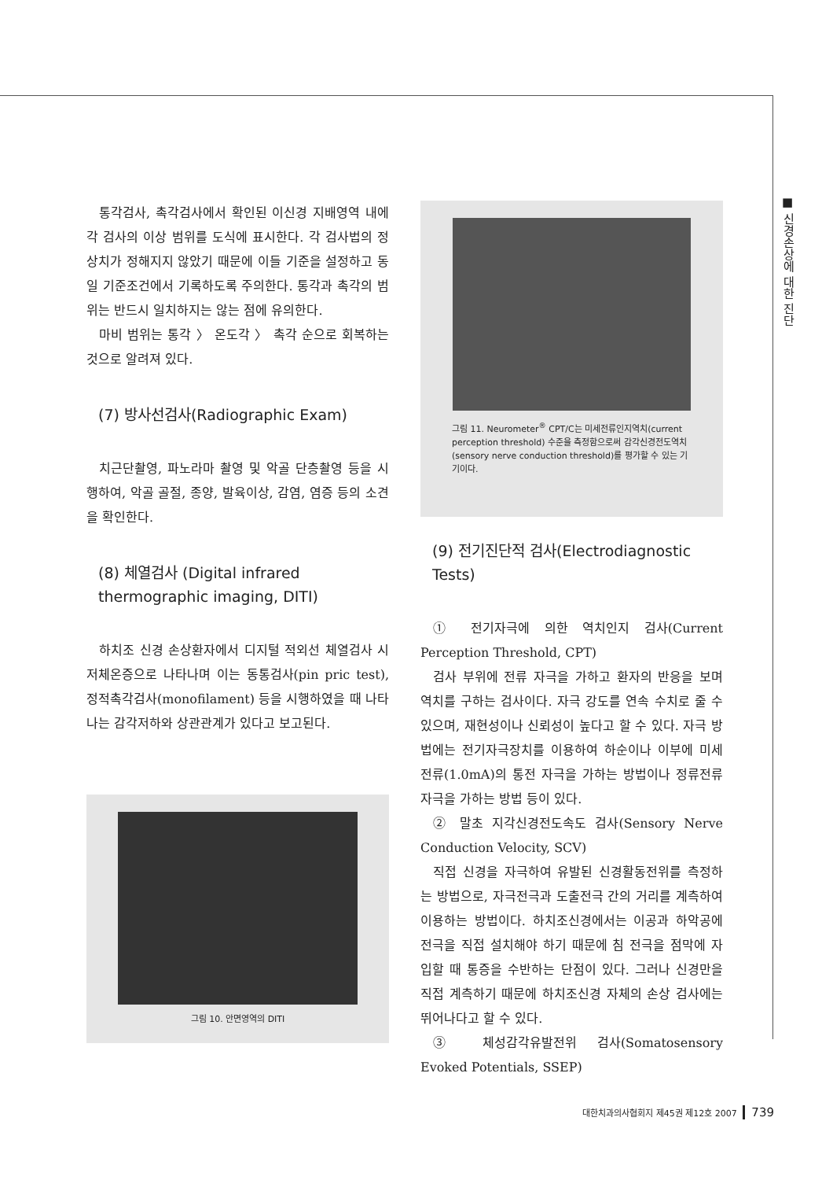■ 신경손상에 대한 진단
통각검사, 촉각검사에서 확인된 이신경 지배영역 내에 각 검사의 이상 범위를 도식에 표시한다. 각 검사법의 정상치가 정해지지 않았기 때문에 이들 기준을 설정하고 동일 기준조건에서 기록하도록 주의한다. 통각과 촉각의 범위는 반드시 일치하지는 않는 점에 유의한다.
마비 범위는 통각 〉 온도각 〉 촉각 순으로 회복하는 것으로 알려져 있다.
(7) 방사선검사(Radiographic Exam)
치근단촬영, 파노라마 촬영 및 악골 단층촬영 등을 시행하여, 악골 골절, 종양, 발육이상, 감염, 염증 등의 소견을 확인한다.
(8) 체열검사 (Digital infrared thermographic imaging, DITI)
하치조 신경 손상환자에서 디지털 적외선 체열검사 시 저체온증으로 나타나며 이는 동통검사(pin pric test), 정적촉각검사(monofilament) 등을 시행하였을 때 나타나는 감각저하와 상관관계가 있다고 보고된다.
그림 10. 안면영역의 DITI
그림 11. Neurometer<sup>®</sup> CPT/C는 미세전류인지역치(current perception threshold) 수준을 측정함으로써 감각신경전도역치(sensory nerve conduction threshold)를 평가할 수 있는 기기이다.
(9) 전기진단적 검사(Electrodiagnostic Tests)
① 전기자극에 의한 역치인지 검사(Current Perception Threshold, CPT)
검사 부위에 전류 자극을 가하고 환자의 반응을 보며 역치를 구하는 검사이다. 자극 강도를 연속 수치로 줄 수 있으며, 재현성이나 신뢰성이 높다고 할 수 있다. 자극 방법에는 전기자극장치를 이용하여 하순이나 이부에 미세전류(1.0mA)의 통전 자극을 가하는 방법이나 정류전류자극을 가하는 방법 등이 있다.
② 말초 지각신경전도속도 검사(Sensory Nerve Conduction Velocity, SCV)
직접 신경을 자극하여 유발된 신경활동전위를 측정하는 방법으로, 자극전극과 도출전극 간의 거리를 계측하여 이용하는 방법이다. 하치조신경에서는 이공과 하악공에 전극을 직접 설치해야 하기 때문에 침 전극을 점막에 자입할 때 통증을 수반하는 단점이 있다. 그러나 신경만을 직접 계측하기 때문에 하치조신경 자체의 손상 검사에는 뛰어나다고 할 수 있다.
③ 체성감각유발전위 검사(Somatosensory Evoked Potentials, SSEP)
대한치과의사협회지 제45권 제12호 2007 739